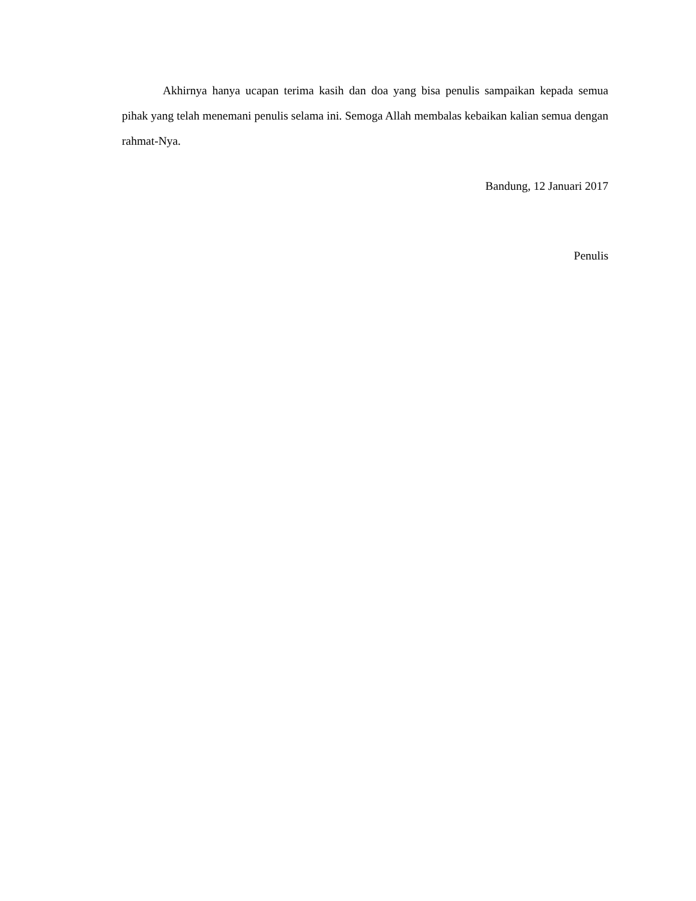Akhirnya hanya ucapan terima kasih dan doa yang bisa penulis sampaikan kepada semua pihak yang telah menemani penulis selama ini. Semoga Allah membalas kebaikan kalian semua dengan rahmat-Nya.
Bandung, 12 Januari 2017
Penulis